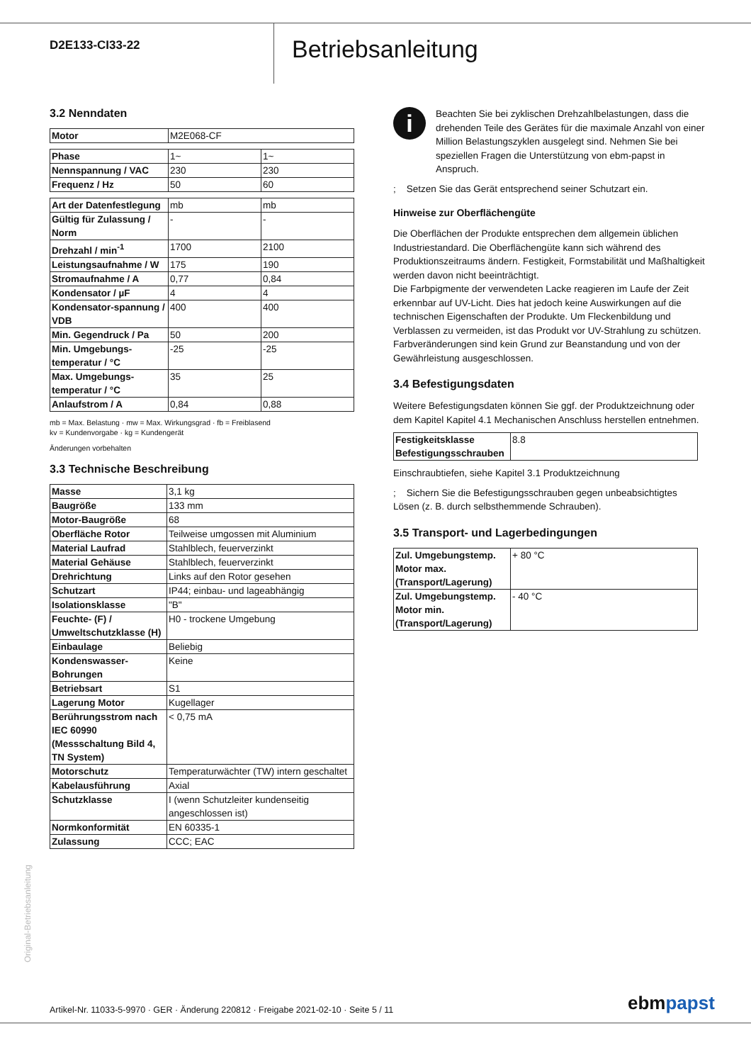D2E133-CI33-22
Betriebsanleitung
3.2 Nenndaten
| Motor | M2E068-CF |
| Phase | 1~ | 1~ |
| Nennspannung / VAC | 230 | 230 |
| Frequenz / Hz | 50 | 60 |
| Art der Datenfestlegung | mb | mb |
| Gültig für Zulassung / Norm | - | - |
| Drehzahl / min<sup>-1</sup> | 1700 | 2100 |
| Leistungsaufnahme / W | 175 | 190 |
| Stromaufnahme / A | 0,77 | 0,84 |
| Kondensator / µF | 4 | 4 |
| Kondensator-spannung / VDB | 400 | 400 |
| Min. Gegendruck / Pa | 50 | 200 |
| Min. Umgebungs-temperatur / °C | -25 | -25 |
| Max. Umgebungs-temperatur / °C | 35 | 25 |
| Anlaufstrom / A | 0,84 | 0,88 |
mb = Max. Belastung · mw = Max. Wirkungsgrad · fb = Freiblasend
kv = Kundenvorgabe · kg = Kundengerät
Änderungen vorbehalten
3.3 Technische Beschreibung
| Masse | 3,1 kg |
| Baugröße | 133 mm |
| Motor-Baugröße | 68 |
| Oberfläche Rotor | Teilweise umgossen mit Aluminium |
| Material Laufrad | Stahlblech, feuerverzinkt |
| Material Gehäuse | Stahlblech, feuerverzinkt |
| Drehrichtung | Links auf den Rotor gesehen |
| Schutzart | IP44; einbau- und lageabhängig |
| Isolationsklasse | "B" |
| Feuchte- (F) / Umweltschutzklasse (H) | H0 - trockene Umgebung |
| Einbaulage | Beliebig |
| Kondenswasser-Bohrungen | Keine |
| Betriebsart | S1 |
| Lagerung Motor | Kugellager |
| Berührungsstrom nach IEC 60990 (Messschaltung Bild 4, TN System) | < 0,75 mA |
| Motorschutz | Temperaturwächter (TW) intern geschaltet |
| Kabelausführung | Axial |
| Schutzklasse | I (wenn Schutzleiter kundenseitig angeschlossen ist) |
| Normkonformität | EN 60335-1 |
| Zulassung | CCC; EAC |
i
Beachten Sie bei zyklischen Drehzahlbelastungen, dass die drehenden Teile des Gerätes für die maximale Anzahl von einer Million Belastungszyklen ausgelegt sind. Nehmen Sie bei speziellen Fragen die Unterstützung von ebm-papst in Anspruch.
; Setzen Sie das Gerät entsprechend seiner Schutzart ein.
Hinweise zur Oberflächengüte
Die Oberflächen der Produkte entsprechen dem allgemein üblichen Industriestandard. Die Oberflächengüte kann sich während des Produktionszeitraums ändern. Festigkeit, Formstabilität und Maßhaltigkeit werden davon nicht beeinträchtigt.
Die Farbpigmente der verwendeten Lacke reagieren im Laufe der Zeit erkennbar auf UV-Licht. Dies hat jedoch keine Auswirkungen auf die technischen Eigenschaften der Produkte. Um Fleckenbildung und Verblassen zu vermeiden, ist das Produkt vor UV-Strahlung zu schützen. Farbveränderungen sind kein Grund zur Beanstandung und von der Gewährleistung ausgeschlossen.
3.4 Befestigungsdaten
Weitere Befestigungsdaten können Sie ggf. der Produktzeichnung oder dem Kapitel Kapitel 4.1 Mechanischen Anschluss herstellen entnehmen.
| Festigkeitsklasse Befestigungsschrauben | 8.8 |
Einschraubtiefen, siehe Kapitel 3.1 Produktzeichnung
; Sichern Sie die Befestigungsschrauben gegen unbeabsichtigtes Lösen (z. B. durch selbsthemmende Schrauben).
3.5 Transport- und Lagerbedingungen
| Zul. Umgebungstemp. Motor max. (Transport/Lagerung) | + 80 °C |
| Zul. Umgebungstemp. Motor min. (Transport/Lagerung) | - 40 °C |
Original-Betriebsanleitung
Artikel-Nr. 11033-5-9970 · GER · Änderung 220812 · Freigabe 2021-02-10 · Seite 5 / 11
ebm papst